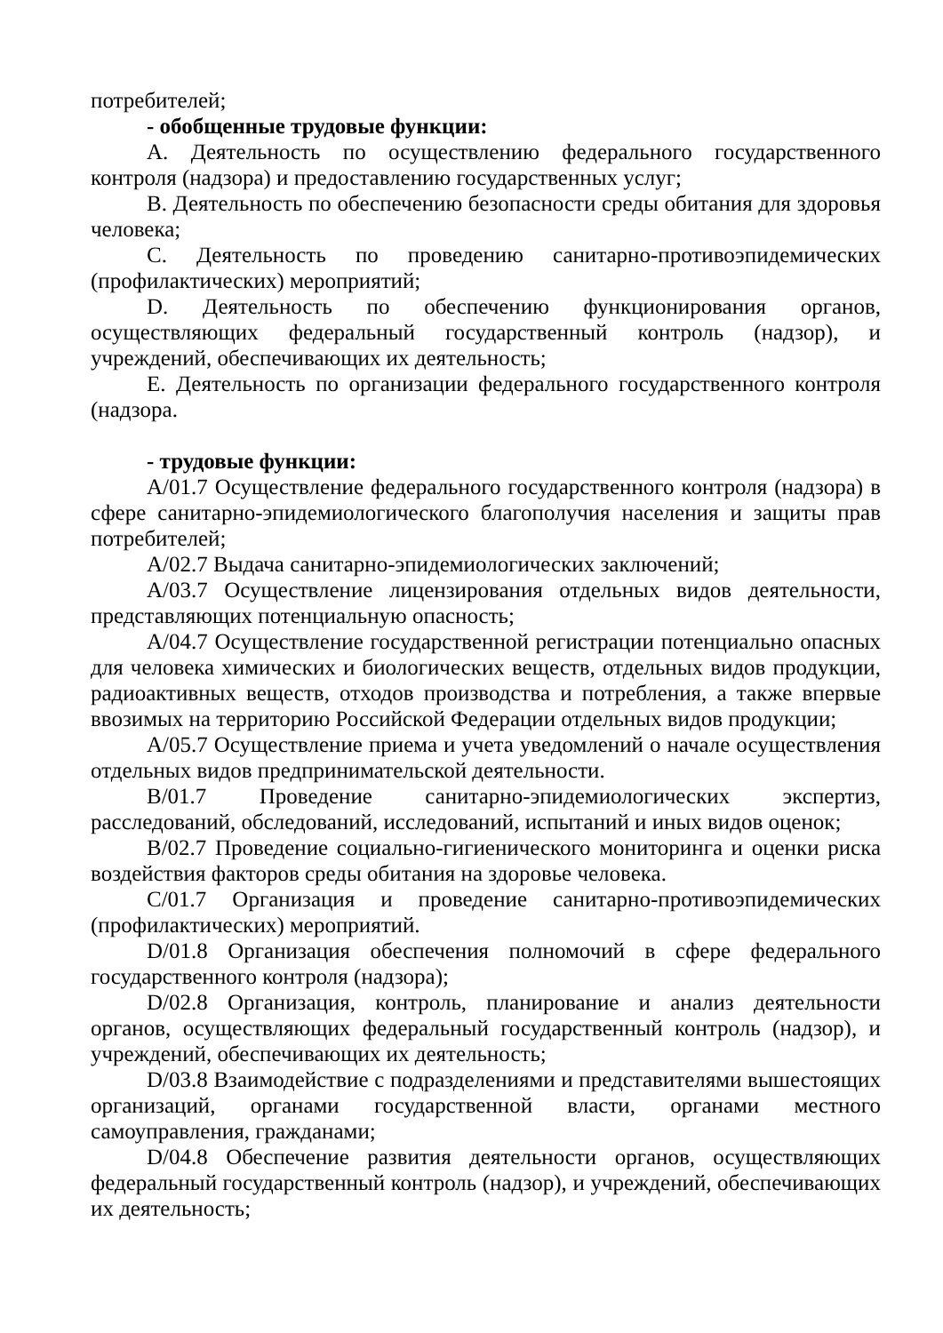потребителей;
- обобщенные трудовые функции:
A. Деятельность по осуществлению федерального государственного контроля (надзора) и предоставлению государственных услуг;
B. Деятельность по обеспечению безопасности среды обитания для здоровья человека;
C. Деятельность по проведению санитарно-противоэпидемических (профилактических) мероприятий;
D. Деятельность по обеспечению функционирования органов, осуществляющих федеральный государственный контроль (надзор), и учреждений, обеспечивающих их деятельность;
E. Деятельность по организации федерального государственного контроля (надзора.
- трудовые функции:
A/01.7 Осуществление федерального государственного контроля (надзора) в сфере санитарно-эпидемиологического благополучия населения и защиты прав потребителей;
A/02.7 Выдача санитарно-эпидемиологических заключений;
A/03.7 Осуществление лицензирования отдельных видов деятельности, представляющих потенциальную опасность;
A/04.7 Осуществление государственной регистрации потенциально опасных для человека химических и биологических веществ, отдельных видов продукции, радиоактивных веществ, отходов производства и потребления, а также впервые ввозимых на территорию Российской Федерации отдельных видов продукции;
A/05.7 Осуществление приема и учета уведомлений о начале осуществления отдельных видов предпринимательской деятельности.
B/01.7 Проведение санитарно-эпидемиологических экспертиз, расследований, обследований, исследований, испытаний и иных видов оценок;
B/02.7 Проведение социально-гигиенического мониторинга и оценки риска воздействия факторов среды обитания на здоровье человека.
C/01.7 Организация и проведение санитарно-противоэпидемических (профилактических) мероприятий.
D/01.8 Организация обеспечения полномочий в сфере федерального государственного контроля (надзора);
D/02.8 Организация, контроль, планирование и анализ деятельности органов, осуществляющих федеральный государственный контроль (надзор), и учреждений, обеспечивающих их деятельность;
D/03.8 Взаимодействие с подразделениями и представителями вышестоящих организаций, органами государственной власти, органами местного самоуправления, гражданами;
D/04.8 Обеспечение развития деятельности органов, осуществляющих федеральный государственный контроль (надзор), и учреждений, обеспечивающих их деятельность;